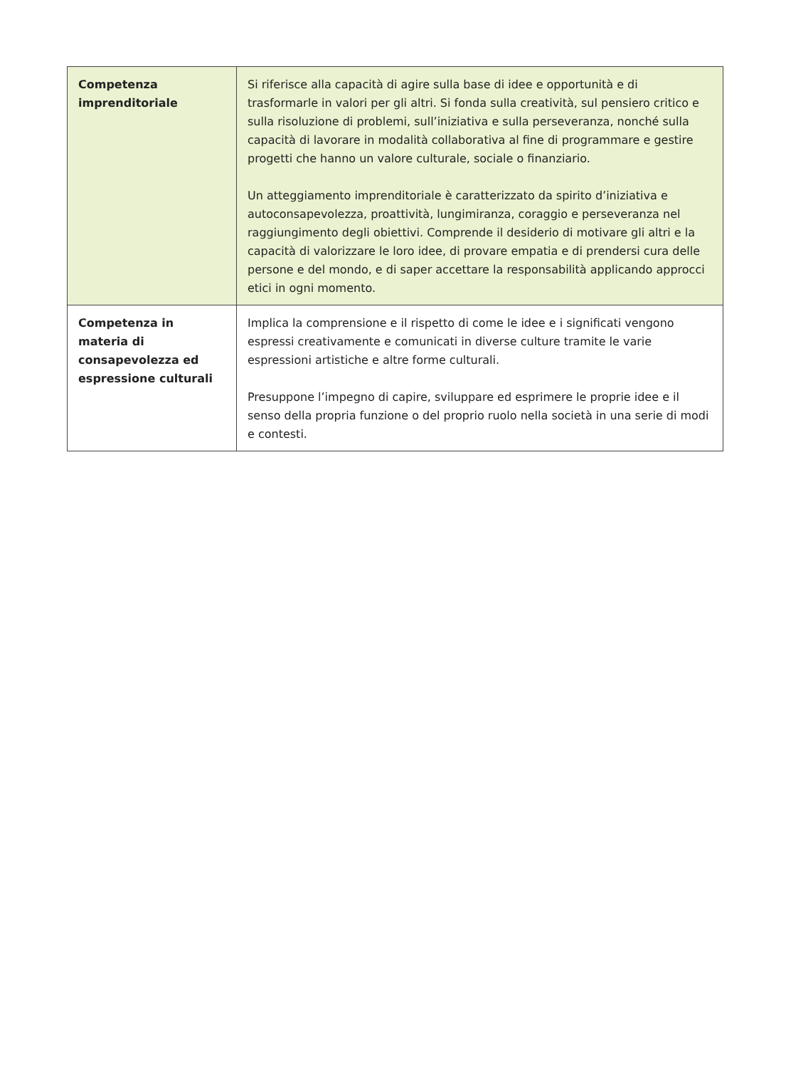| Competenza imprenditoriale | Si riferisce alla capacità di agire sulla base di idee e opportunità e di trasformarle in valori per gli altri. Si fonda sulla creatività, sul pensiero critico e sulla risoluzione di problemi, sull’iniziativa e sulla perseveranza, nonché sulla capacità di lavorare in modalità collaborativa al fine di programmare e gestire progetti che hanno un valore culturale, sociale o finanziario. Un atteggiamento imprenditoriale è caratterizzato da spirito d’iniziativa e autoconsapevolezza, proattività, lungimiranza, coraggio e perseveranza nel raggiungimento degli obiettivi. Comprende il desiderio di motivare gli altri e la capacità di valorizzare le loro idee, di provare empatia e di prendersi cura delle persone e del mondo, e di saper accettare la responsabilità applicando approcci etici in ogni momento. |
| Competenza in materia di consapevolezza ed espressione culturali | Implica la comprensione e il rispetto di come le idee e i significati vengono espressi creativamente e comunicati in diverse culture tramite le varie espressioni artistiche e altre forme culturali. Presuppone l’impegno di capire, sviluppare ed esprimere le proprie idee e il senso della propria funzione o del proprio ruolo nella società in una serie di modi e contesti. |